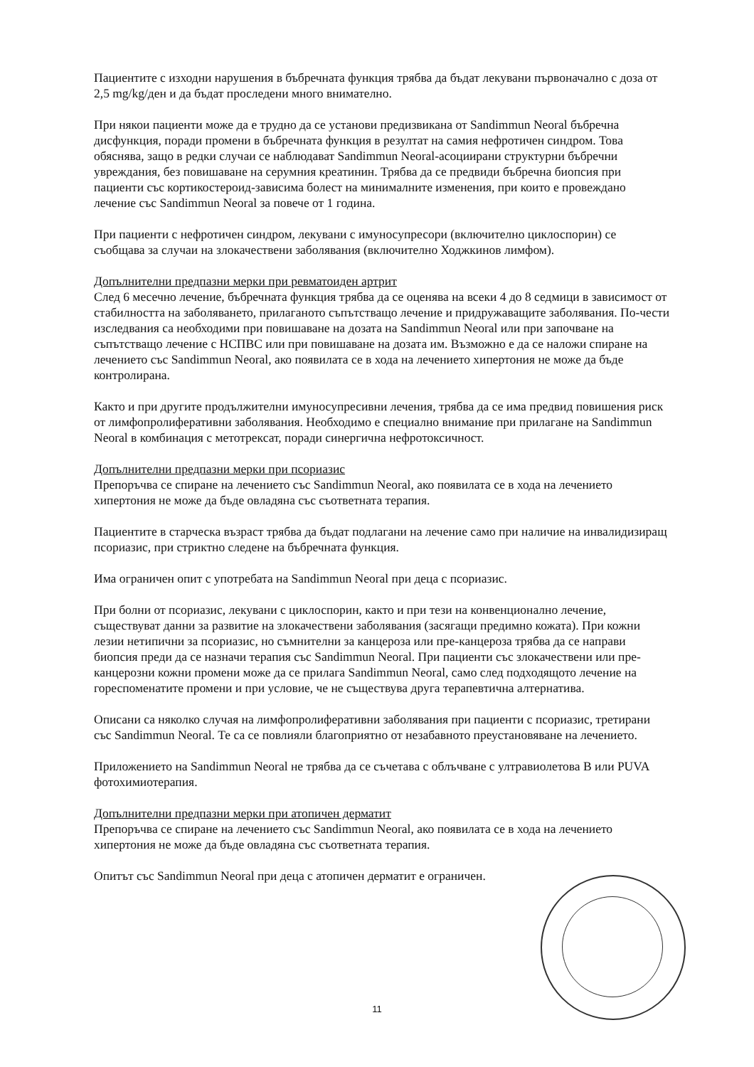Пациентите с изходни нарушения в бъбречната функция трябва да бъдат лекувани първоначално с доза от 2,5 mg/kg/ден и да бъдат проследени много внимателно.
При някои пациенти може да е трудно да се установи предизвикана от Sandimmun Neoral бъбречна дисфункция, поради промени в бъбречната функция в резултат на самия нефротичен синдром. Това обяснява, защо в редки случаи се наблюдават Sandimmun Neoral-асоциирани структурни бъбречни увреждания, без повишаване на серумния креатинин. Трябва да се предвиди бъбречна биопсия при пациенти със кортикостероид-зависима болест на минималните изменения, при които е провеждано лечение със Sandimmun Neoral за повече от 1 година.
При пациенти с нефротичен синдром, лекувани с имуносупресори (включително циклоспорин) се съобщава за случаи на злокачествени заболявания (включително Ходжкинов лимфом).
Допълнителни предпазни мерки при ревматоиден артрит
След 6 месечно лечение, бъбречната функция трябва да се оценява на всеки 4 до 8 седмици в зависимост от стабилността на заболяването, прилаганото съпътстващо лечение и придружаващите заболявания. По-чести изследвания са необходими при повишаване на дозата на Sandimmun Neoral или при започване на съпътстващо лечение с НСПВС или при повишаване на дозата им. Възможно е да се наложи спиране на лечението със Sandimmun Neoral, ако появилата се в хода на лечението хипертония не може да бъде контролирана.
Както и при другите продължителни имуносупресивни лечения, трябва да се има предвид повишения риск от лимфопролиферативни заболявания. Необходимо е специално внимание при прилагане на Sandimmun Neoral в комбинация с метотрексат, поради синергична нефротоксичност.
Допълнителни предпазни мерки при псориазис
Препоръчва се спиране на лечението със Sandimmun Neoral, ако появилата се в хода на лечението хипертония не може да бъде овладяна със съответната терапия.
Пациентите в старческа възраст трябва да бъдат подлагани на лечение само при наличие на инвалидизиращ псориазис, при стриктно следене на бъбречната функция.
Има ограничен опит с употребата на Sandimmun Neoral при деца с псориазис.
При болни от псориазис, лекувани с циклоспорин, както и при тези на конвенционално лечение, съществуват данни за развитие на злокачествени заболявания (засягащи предимно кожата). При кожни лезии нетипични за псориазис, но съмнителни за канцероза или пре-канцероза трябва да се направи биопсия преди да се назначи терапия със Sandimmun Neoral. При пациенти със злокачествени или пре-канцерозни кожни промени може да се прилага Sandimmun Neoral, само след подходящото лечение на гореспоменатите промени и при условие, че не съществува друга терапевтична алтернатива.
Описани са няколко случая на лимфопролиферативни заболявания при пациенти с псориазис, третирани със Sandimmun Neoral. Те са се повлияли благоприятно от незабавното преустановяване на лечението.
Приложението на Sandimmun Neoral не трябва да се съчетава с облъчване с ултравиолетова B или PUVA фотохимиотерапия.
Допълнителни предпазни мерки при атопичен дерматит
Препоръчва се спиране на лечението със Sandimmun Neoral, ако появилата се в хода на лечението хипертония не може да бъде овладяна със съответната терапия.
Опитът със Sandimmun Neoral при деца с атопичен дерматит е ограничен.
11